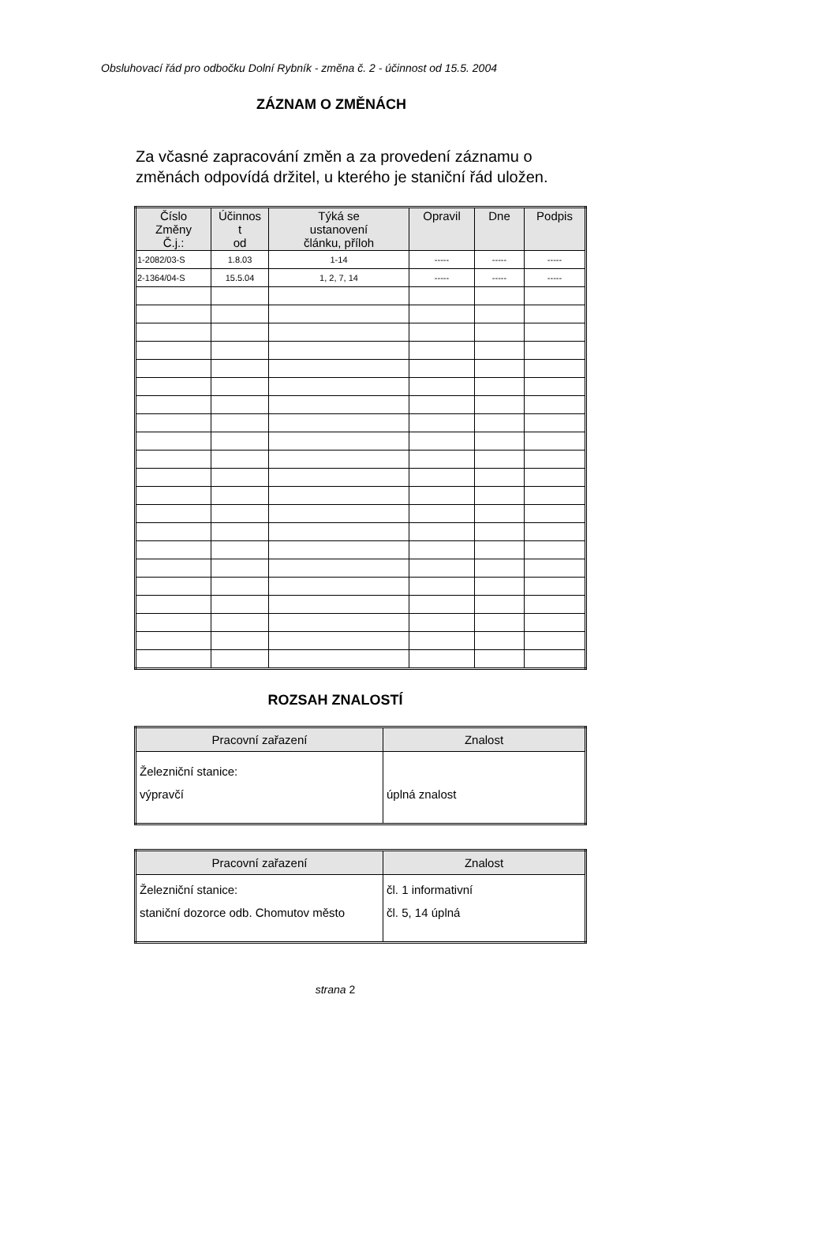Obsluhovací řád pro odbočku Dolní Rybník - změna č. 2 - účinnost od 15.5. 2004
ZÁZNAM O ZMĚNÁCH
Za včasné zapracování změn a za provedení záznamu o
změnách odpovídá držitel, u kterého je staniční řád uložen.
| Číslo Změny Č.j.: | Účinnos t od | Týká se ustanovení článku, příloh | Opravil | Dne | Podpis |
| --- | --- | --- | --- | --- | --- |
| 1-2082/03-S | 1.8.03 | 1-14 | ----- | ----- | ----- |
| 2-1364/04-S | 15.5.04 | 1, 2, 7, 14 | ----- | ----- | ----- |
ROZSAH ZNALOSTÍ
| Pracovní zařazení | Znalost |
| --- | --- |
| Železniční stanice: výpravčí | úplná znalost |
| Pracovní zařazení | Znalost |
| --- | --- |
| Železniční stanice: staniční dozorce odb. Chomutov město | čl. 1 informativní čl. 5, 14 úplná |
strana 2